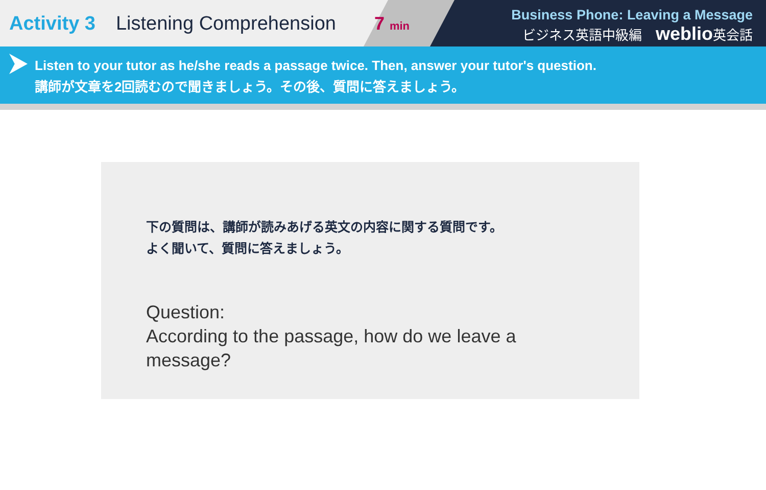Activity 3 Listening Comprehension
7 min
Business Phone: Leaving a Message
ビジネス英語中級編 weblio英会話
Listen to your tutor as he/she reads a passage twice. Then, answer your tutor's question.
講師が文章を2回読むので聞きましょう。その後、質問に答えましょう。
下の質問は、講師が読みあげる英文の内容に関する質問です。
よく聞いて、質問に答えましょう。
Question:
According to the passage, how do we leave a message?